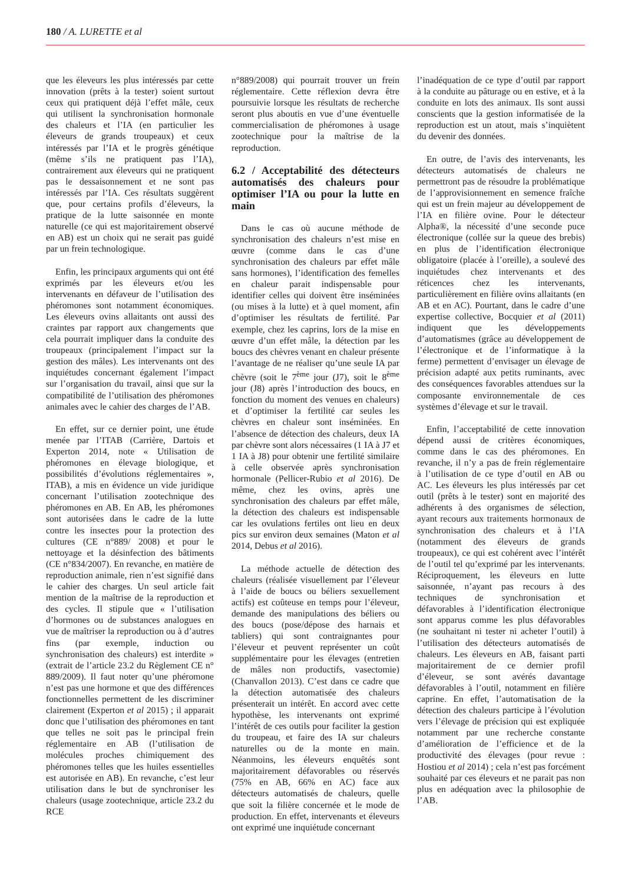180 / A. LURETTE et al
que les éleveurs les plus intéressés par cette innovation (prêts à la tester) soient surtout ceux qui pratiquent déjà l’effet mâle, ceux qui utilisent la synchronisation hormonale des chaleurs et l’IA (en particulier les éleveurs de grands troupeaux) et ceux intéressés par l’IA et le progrès génétique (même s’ils ne pratiquent pas l’IA), contrairement aux éleveurs qui ne pratiquent pas le dessaisonnement et ne sont pas intéressés par l’IA. Ces résultats suggèrent que, pour certains profils d’éleveurs, la pratique de la lutte saisonnée en monte naturelle (ce qui est majoritairement observé en AB) est un choix qui ne serait pas guidé par un frein technologique.
Enfin, les principaux arguments qui ont été exprimés par les éleveurs et/ou les intervenants en défaveur de l’utilisation des phéromones sont notamment économiques. Les éleveurs ovins allaitants ont aussi des craintes par rapport aux changements que cela pourrait impliquer dans la conduite des troupeaux (principalement l’impact sur la gestion des mâles). Les intervenants ont des inquiétudes concernant également l’impact sur l’organisation du travail, ainsi que sur la compatibilité de l’utilisation des phéromones animales avec le cahier des charges de l’AB.
En effet, sur ce dernier point, une étude menée par l’ITAB (Carrière, Dartois et Experton 2014, note « Utilisation de phéromones en élevage biologique, et possibilités d’évolutions réglementaires », ITAB), a mis en évidence un vide juridique concernant l’utilisation zootechnique des phéromones en AB. En AB, les phéromones sont autorisées dans le cadre de la lutte contre les insectes pour la protection des cultures (CE n°889/ 2008) et pour le nettoyage et la désinfection des bâtiments (CE n°834/2007). En revanche, en matière de reproduction animale, rien n’est signifié dans le cahier des charges. Un seul article fait mention de la maîtrise de la reproduction et des cycles. Il stipule que « l’utilisation d’hormones ou de substances analogues en vue de maîtriser la reproduction ou à d’autres fins (par exemple, induction ou synchronisation des chaleurs) est interdite » (extrait de l’article 23.2 du Règlement CE n° 889/2009). Il faut noter qu’une phéromone n’est pas une hormone et que des différences fonctionnelles permettent de les discriminer clairement (Experton et al 2015) ; il apparait donc que l’utilisation des phéromones en tant que telles ne soit pas le principal frein réglementaire en AB (l’utilisation de molécules proches chimiquement des phéromones telles que les huiles essentielles est autorisée en AB). En revanche, c’est leur utilisation dans le but de synchroniser les chaleurs (usage zootechnique, article 23.2 du RCE
n°889/2008) qui pourrait trouver un frein réglementaire. Cette réflexion devra être poursuivie lorsque les résultats de recherche seront plus aboutis en vue d’une éventuelle commercialisation de phéromones à usage zootechnique pour la maîtrise de la reproduction.
6.2 / Acceptabilité des détecteurs automatisés des chaleurs pour optimiser l’IA ou pour la lutte en main
Dans le cas où aucune méthode de synchronisation des chaleurs n’est mise en œuvre (comme dans le cas d’une synchronisation des chaleurs par effet mâle sans hormones), l’identification des femelles en chaleur parait indispensable pour identifier celles qui doivent être inséminées (ou mises à la lutte) et à quel moment, afin d’optimiser les résultats de fertilité. Par exemple, chez les caprins, lors de la mise en œuvre d’un effet mâle, la détection par les boucs des chèvres venant en chaleur présente l’avantage de ne réaliser qu’une seule IA par chèvre (soit le 7<sup>ème</sup> jour (J7), soit le 8<sup>ème</sup> jour (J8) après l’introduction des boucs, en fonction du moment des venues en chaleurs) et d’optimiser la fertilité car seules les chèvres en chaleur sont inséminées. En l’absence de détection des chaleurs, deux IA par chèvre sont alors nécessaires (1 IA à J7 et 1 IA à J8) pour obtenir une fertilité similaire à celle observée après synchronisation hormonale (Pellicer-Rubio et al 2016). De même, chez les ovins, après une synchronisation des chaleurs par effet mâle, la détection des chaleurs est indispensable car les ovulations fertiles ont lieu en deux pics sur environ deux semaines (Maton et al 2014, Debus et al 2016).
La méthode actuelle de détection des chaleurs (réalisée visuellement par l’éleveur à l’aide de boucs ou béliers sexuellement actifs) est coûteuse en temps pour l’éleveur, demande des manipulations des béliers ou des boucs (pose/dépose des harnais et tabliers) qui sont contraignantes pour l’éleveur et peuvent représenter un coût supplémentaire pour les élevages (entretien de mâles non productifs, vasectomie) (Chanvallon 2013). C’est dans ce cadre que la détection automatisée des chaleurs présenterait un intérêt. En accord avec cette hypothèse, les intervenants ont exprimé l’intérêt de ces outils pour faciliter la gestion du troupeau, et faire des IA sur chaleurs naturelles ou de la monte en main. Néanmoins, les éleveurs enquêtés sont majoritairement défavorables ou réservés (75% en AB, 66% en AC) face aux détecteurs automatisés de chaleurs, quelle que soit la filière concernée et le mode de production. En effet, intervenants et éleveurs ont exprimé une inquiétude concernant
l’inadéquation de ce type d’outil par rapport à la conduite au pâturage ou en estive, et à la conduite en lots des animaux. Ils sont aussi conscients que la gestion informatisée de la reproduction est un atout, mais s’inquiètent du devenir des données.
En outre, de l’avis des intervenants, les détecteurs automatisés de chaleurs ne permettront pas de résoudre la problématique de l’approvisionnement en semence fraîche qui est un frein majeur au développement de l’IA en filière ovine. Pour le détecteur Alpha®, la nécessité d’une seconde puce électronique (collée sur la queue des brebis) en plus de l’identification électronique obligatoire (placée à l’oreille), a soulevé des inquiétudes chez intervenants et des réticences chez les intervenants, particulièrement en filière ovins allaitants (en AB et en AC). Pourtant, dans le cadre d’une expertise collective, Bocquier et al (2011) indiquent que les développements d’automatismes (grâce au développement de l’électronique et de l’informatique à la ferme) permettent d’envisager un élevage de précision adapté aux petits ruminants, avec des conséquences favorables attendues sur la composante environnementale de ces systèmes d’élevage et sur le travail.
Enfin, l’acceptabilité de cette innovation dépend aussi de critères économiques, comme dans le cas des phéromones. En revanche, il n’y a pas de frein réglementaire à l’utilisation de ce type d’outil en AB ou AC. Les éleveurs les plus intéressés par cet outil (prêts à le tester) sont en majorité des adhérents à des organismes de sélection, ayant recours aux traitements hormonaux de synchronisation des chaleurs et à l’IA (notamment des éleveurs de grands troupeaux), ce qui est cohérent avec l’intérêt de l’outil tel qu’exprimé par les intervenants. Réciproquement, les éleveurs en lutte saisonnée, n’ayant pas recours à des techniques de synchronisation et défavorables à l’identification électronique sont apparus comme les plus défavorables (ne souhaitant ni tester ni acheter l’outil) à l’utilisation des détecteurs automatisés de chaleurs. Les éleveurs en AB, faisant parti majoritairement de ce dernier profil d’éleveur, se sont avérés davantage défavorables à l’outil, notamment en filière caprine. En effet, l’automatisation de la détection des chaleurs participe à l’évolution vers l’élevage de précision qui est expliquée notamment par une recherche constante d’amélioration de l’efficience et de la productivité des élevages (pour revue : Hostiou et al 2014) ; cela n’est pas forcément souhaité par ces éleveurs et ne parait pas non plus en adéquation avec la philosophie de l’AB.